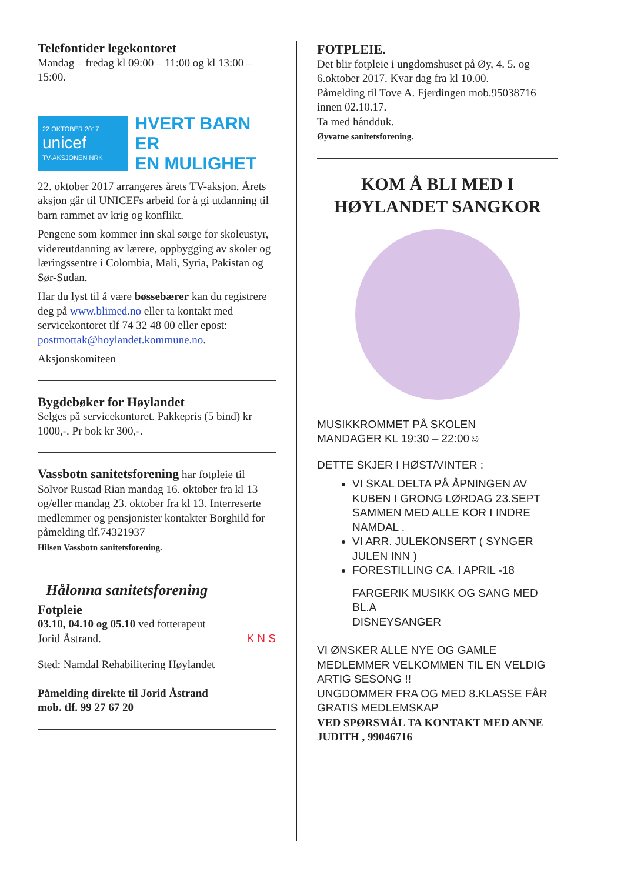Telefontider legekontoret
Mandag – fredag kl 09:00 – 11:00 og kl 13:00 – 15:00.
22 OKTOBER 2017
unicef
TV-AKSJONEN NRK
HVERT BARN ER
EN MULIGHET
22. oktober 2017 arrangeres årets TV-aksjon. Årets aksjon går til UNICEFs arbeid for å gi utdanning til barn rammet av krig og konflikt.
Pengene som kommer inn skal sørge for skoleustyr, videreutdanning av lærere, oppbygging av skoler og læringssentre i Colombia, Mali, Syria, Pakistan og Sør-Sudan.
Har du lyst til å være bøssebærer kan du registrere deg på www.blimed.no eller ta kontakt med servicekontoret tlf 74 32 48 00 eller epost: postmottak@hoylandet.kommune.no.
Aksjonskomiteen
Bygdebøker for Høylandet
Selges på servicekontoret. Pakkepris (5 bind) kr 1000,-. Pr bok kr 300,-.
Vassbotn sanitetsforening har fotpleie til Solvor Rustad Rian mandag 16. oktober fra kl 13 og/eller mandag 23. oktober fra kl 13. Interreserte medlemmer og pensjonister kontakter Borghild for påmelding tlf.74321937
Hilsen Vassbotn sanitetsforening.
Hålonna sanitetsforening
Fotpleie
03.10, 04.10 og 05.10 ved fotterapeut
Jorid Åstrand. K N S
Sted: Namdal Rehabilitering Høylandet
Påmelding direkte til Jorid Åstrand
mob. tlf. 99 27 67 20
FOTPLEIE.
Det blir fotpleie i ungdomshuset på Øy, 4. 5. og 6.oktober 2017. Kvar dag fra kl 10.00.
Påmelding til Tove A. Fjerdingen mob.95038716 innen 02.10.17.
Ta med håndduk.
Øyvatne sanitetsforening.
KOM Å BLI MED I
HØYLANDET SANGKOR
MUSIKKROMMET PÅ SKOLEN
MANDAGER KL 19:30 – 22:00☺
DETTE SKJER I HØST/VINTER :
VI SKAL DELTA PÅ ÅPNINGEN AV KUBEN I GRONG LØRDAG 23.SEPT SAMMEN MED ALLE KOR I INDRE NAMDAL .
VI ARR. JULEKONSERT ( SYNGER JULEN INN )
FORESTILLING CA. I APRIL -18
FARGERIK MUSIKK OG SANG MED BL.A
DISNEYSANGER
VI ØNSKER ALLE NYE OG GAMLE MEDLEMMER VELKOMMEN TIL EN VELDIG ARTIG SESONG !!
UNGDOMMER FRA OG MED 8.KLASSE FÅR GRATIS MEDLEMSKAP
VED SPØRSMÅL TA KONTAKT MED ANNE JUDITH , 99046716